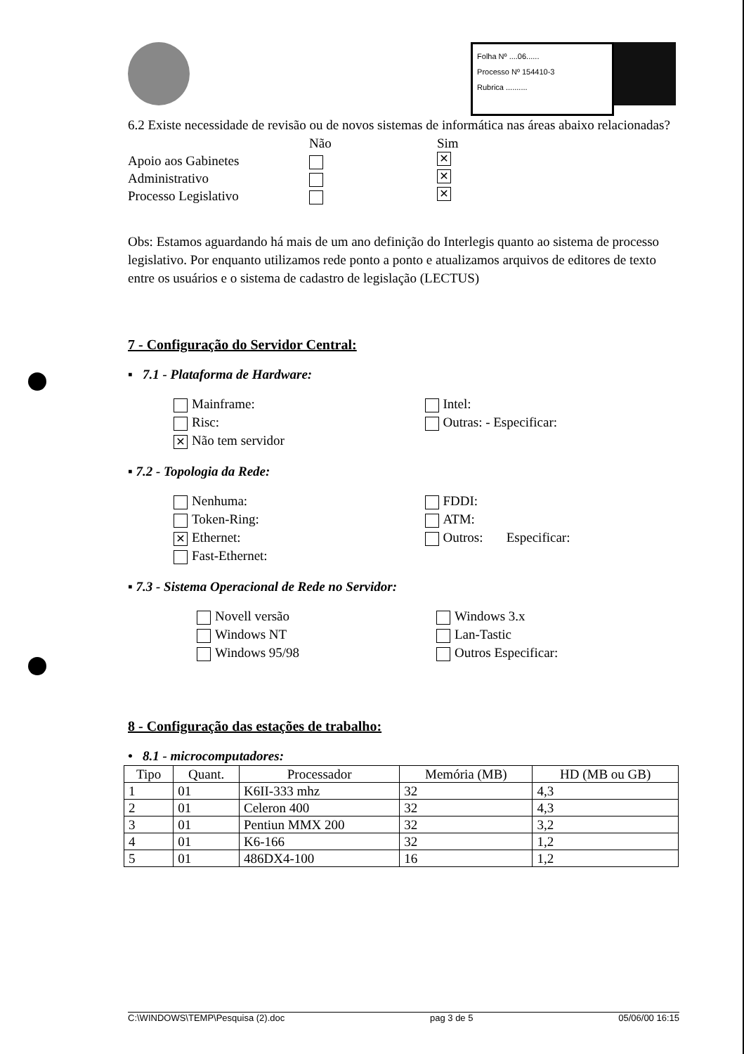Folha Nº ....06......
Processo Nº 154410-3
Rubrica ..........
6.2 Existe necessidade de revisão ou de novos sistemas de informática nas áreas abaixo relacionadas?
Não Sim
Apoio aos Gabinetes ✕
Administrativo ✕
Processo Legislativo ✕
Obs: Estamos aguardando há mais de um ano definição do Interlegis quanto ao sistema de processo legislativo. Por enquanto utilizamos rede ponto a ponto e atualizamos arquivos de editores de texto entre os usuários e o sistema de cadastro de legislação (LECTUS)
7 - Configuração do Servidor Central:
▪ 7.1 - Plataforma de Hardware:
Mainframe:
Risc:
✕ Não tem servidor
Intel:
Outras: - Especificar:
▪ 7.2 - Topologia da Rede:
Nenhuma:
Token-Ring:
✕ Ethernet:
Fast-Ethernet:
FDDI:
ATM:
Outros: Especificar:
▪ 7.3 - Sistema Operacional de Rede no Servidor:
Novell versão
Windows NT
Windows 95/98
Windows 3.x
Lan-Tastic
Outros Especificar:
8 - Configuração das estações de trabalho:
• 8.1 - microcomputadores:
| Tipo | Quant. | Processador | Memória (MB) | HD (MB ou GB) |
| --- | --- | --- | --- | --- |
| 1 | 01 | K6II-333 mhz | 32 | 4,3 |
| 2 | 01 | Celeron 400 | 32 | 4,3 |
| 3 | 01 | Pentiun MMX 200 | 32 | 3,2 |
| 4 | 01 | K6-166 | 32 | 1,2 |
| 5 | 01 | 486DX4-100 | 16 | 1,2 |
C:\WINDOWS\TEMP\Pesquisa (2).doc pag 3 de 5 05/06/00 16:15